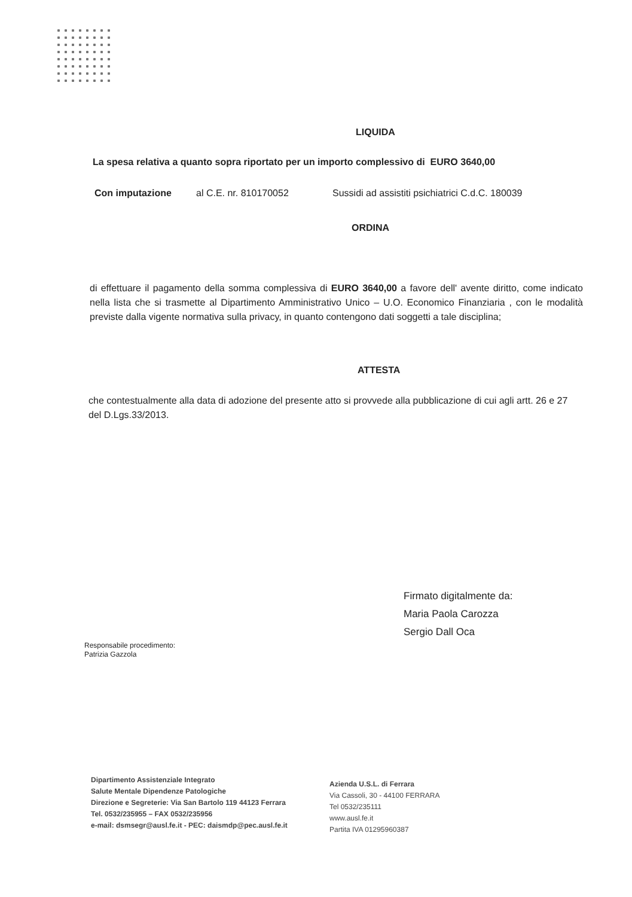LIQUIDA
La spesa relativa a quanto sopra riportato per un importo complessivo di EURO 3640,00
Con imputazione al C.E. nr. 810170052 Sussidi ad assistiti psichiatrici C.d.C. 180039
ORDINA
di effettuare il pagamento della somma complessiva di EURO 3640,00 a favore dell' avente diritto, come indicato nella lista che si trasmette al Dipartimento Amministrativo Unico – U.O. Economico Finanziaria , con le modalità previste dalla vigente normativa sulla privacy, in quanto contengono dati soggetti a tale disciplina;
ATTESTA
che contestualmente alla data di adozione del presente atto si provvede alla pubblicazione di cui agli artt. 26 e 27 del D.Lgs.33/2013.
Firmato digitalmente da:
Maria Paola Carozza
Sergio Dall Oca
Responsabile procedimento:
Patrizia Gazzola
Dipartimento Assistenziale Integrato
Salute Mentale Dipendenze Patologiche
Direzione e Segreterie: Via San Bartolo 119 44123 Ferrara
Tel. 0532/235955 – FAX 0532/235956
e-mail: dsmsegr@ausl.fe.it - PEC: daismdp@pec.ausl.fe.it
Azienda U.S.L. di Ferrara
Via Cassoli, 30 - 44100 FERRARA
Tel 0532/235111
www.ausl.fe.it
Partita IVA 01295960387